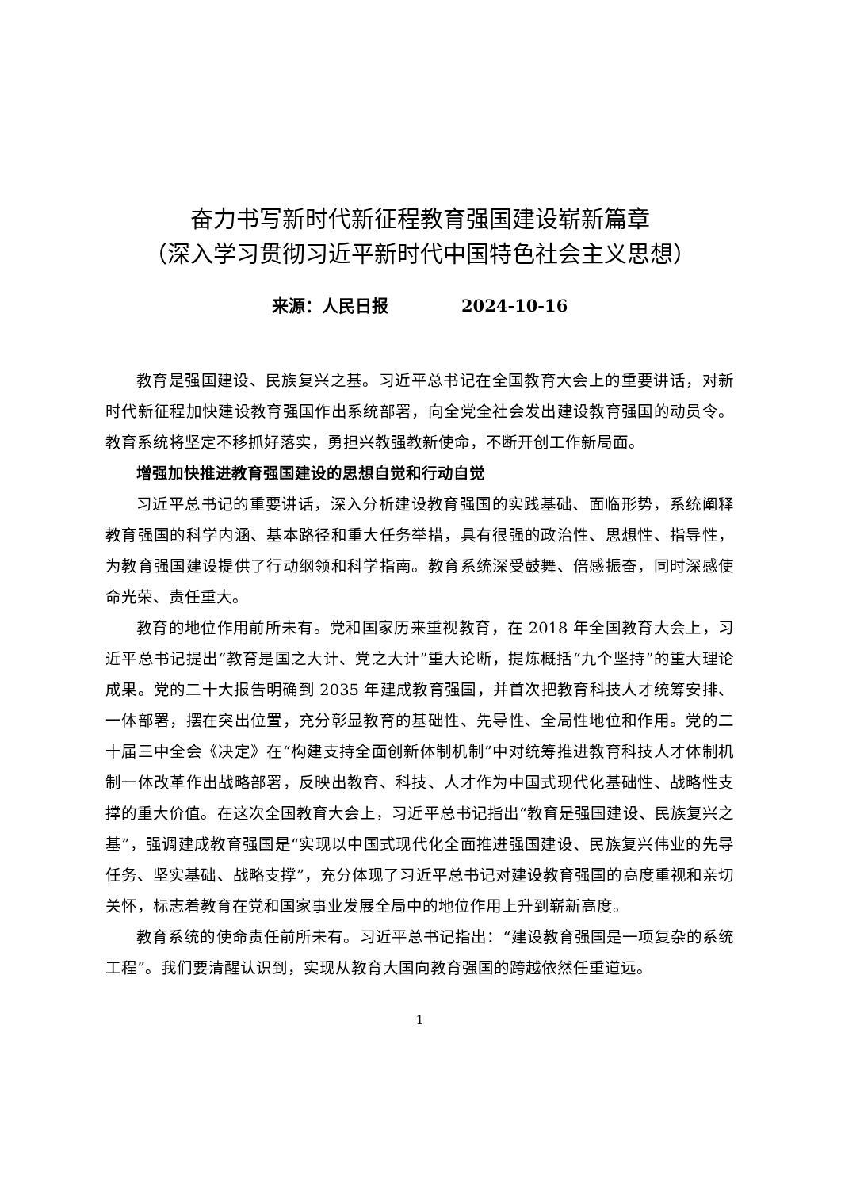奋力书写新时代新征程教育强国建设崭新篇章
（深入学习贯彻习近平新时代中国特色社会主义思想）
来源：人民日报 2024-10-16
教育是强国建设、民族复兴之基。习近平总书记在全国教育大会上的重要讲话，对新时代新征程加快建设教育强国作出系统部署，向全党全社会发出建设教育强国的动员令。教育系统将坚定不移抓好落实，勇担兴教强教新使命，不断开创工作新局面。
增强加快推进教育强国建设的思想自觉和行动自觉
习近平总书记的重要讲话，深入分析建设教育强国的实践基础、面临形势，系统阐释教育强国的科学内涵、基本路径和重大任务举措，具有很强的政治性、思想性、指导性，为教育强国建设提供了行动纲领和科学指南。教育系统深受鼓舞、倍感振奋，同时深感使命光荣、责任重大。
教育的地位作用前所未有。党和国家历来重视教育，在 2018 年全国教育大会上，习近平总书记提出“教育是国之大计、党之大计”重大论断，提炼概括“九个坚持”的重大理论成果。党的二十大报告明确到 2035 年建成教育强国，并首次把教育科技人才统筹安排、一体部署，摆在突出位置，充分彰显教育的基础性、先导性、全局性地位和作用。党的二十届三中全会《决定》在“构建支持全面创新体制机制”中对统筹推进教育科技人才体制机制一体改革作出战略部署，反映出教育、科技、人才作为中国式现代化基础性、战略性支撑的重大价值。在这次全国教育大会上，习近平总书记指出“教育是强国建设、民族复兴之基”，强调建成教育强国是“实现以中国式现代化全面推进强国建设、民族复兴伟业的先导任务、坚实基础、战略支撑”，充分体现了习近平总书记对建设教育强国的高度重视和亲切关怀，标志着教育在党和国家事业发展全局中的地位作用上升到崭新高度。
教育系统的使命责任前所未有。习近平总书记指出：“建设教育强国是一项复杂的系统工程”。我们要清醒认识到，实现从教育大国向教育强国的跨越依然任重道远。
1